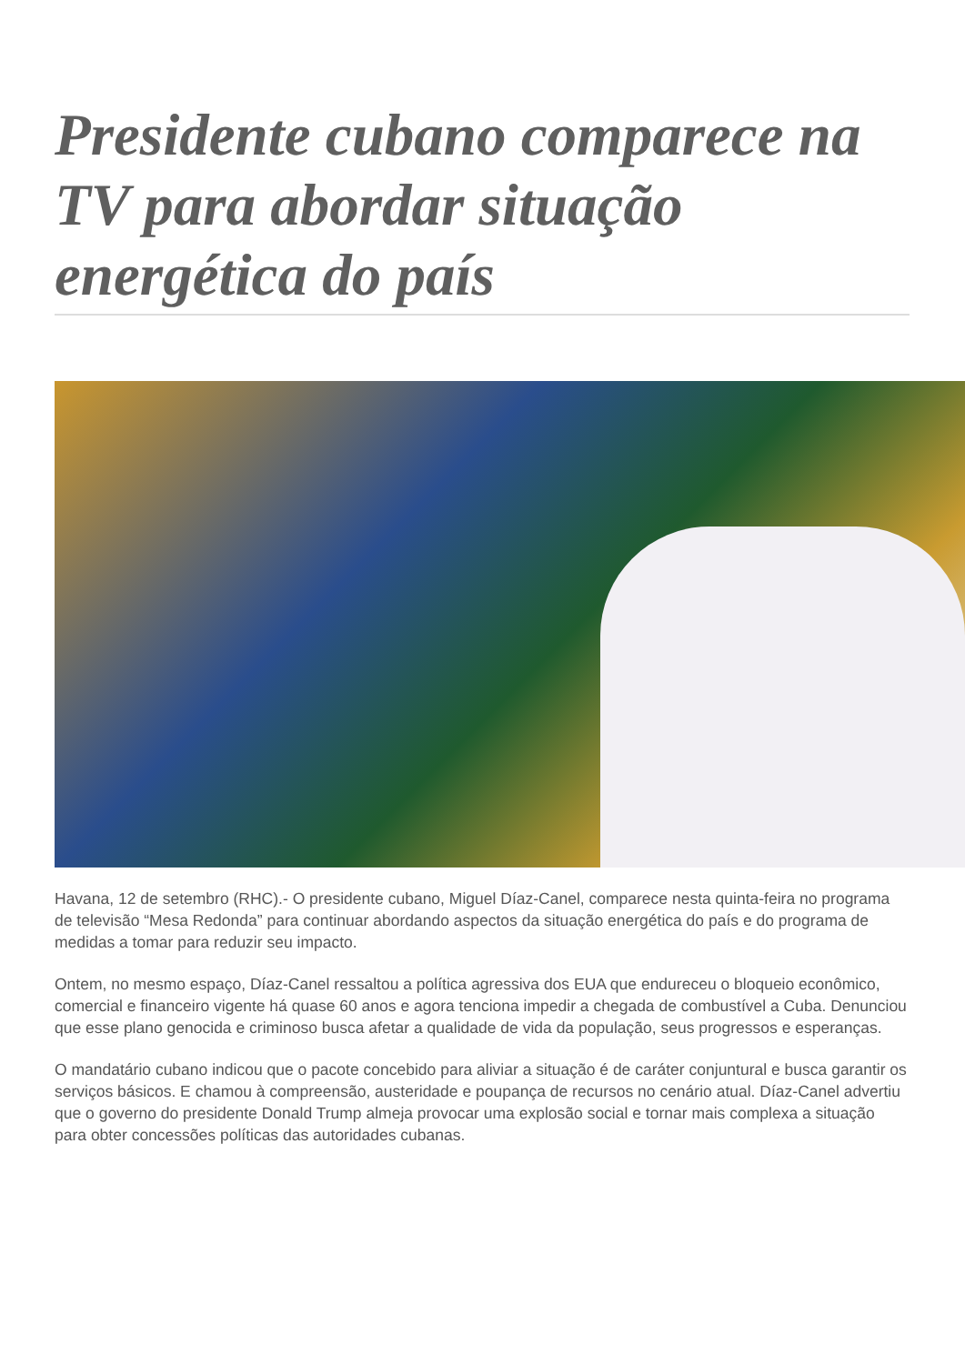Presidente cubano comparece na TV para abordar situação energética do país
Havana, 12 de setembro (RHC).- O presidente cubano, Miguel Díaz-Canel, comparece nesta quinta-feira no programa de televisão “Mesa Redonda” para continuar abordando aspectos da situação energética do país e do programa de medidas a tomar para reduzir seu impacto.
Ontem, no mesmo espaço, Díaz-Canel ressaltou a política agressiva dos EUA que endureceu o bloqueio econômico, comercial e financeiro vigente há quase 60 anos e agora tenciona impedir a chegada de combustível a Cuba. Denunciou que esse plano genocida e criminoso busca afetar a qualidade de vida da população, seus progressos e esperanças.
O mandatário cubano indicou que o pacote concebido para aliviar a situação é de caráter conjuntural e busca garantir os serviços básicos. E chamou à compreensão, austeridade e poupança de recursos no cenário atual. Díaz-Canel advertiu que o governo do presidente Donald Trump almeja provocar uma explosão social e tornar mais complexa a situação para obter concessões políticas das autoridades cubanas.